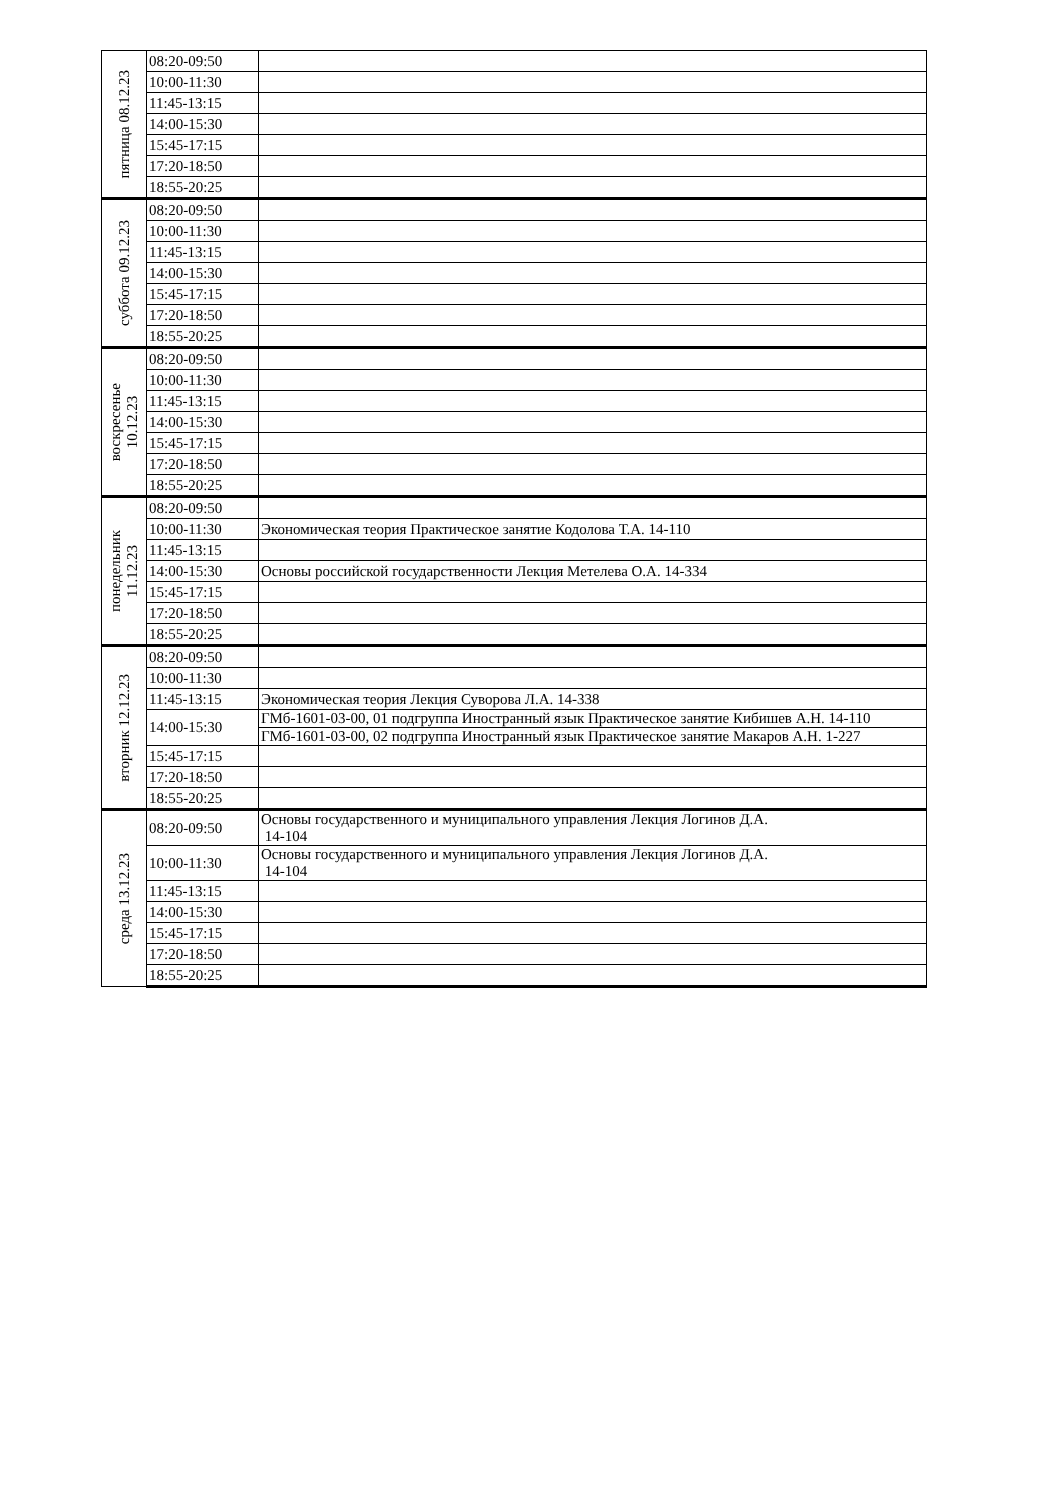| пятница 08.12.23 | 08:20-09:50 | |
| | 10:00-11:30 | |
| | 11:45-13:15 | |
| | 14:00-15:30 | |
| | 15:45-17:15 | |
| | 17:20-18:50 | |
| | 18:55-20:25 | |
| суббота 09.12.23 | 08:20-09:50 | |
| | 10:00-11:30 | |
| | 11:45-13:15 | |
| | 14:00-15:30 | |
| | 15:45-17:15 | |
| | 17:20-18:50 | |
| | 18:55-20:25 | |
| воскресенье 10.12.23 | 08:20-09:50 | |
| | 10:00-11:30 | |
| | 11:45-13:15 | |
| | 14:00-15:30 | |
| | 15:45-17:15 | |
| | 17:20-18:50 | |
| | 18:55-20:25 | |
| понедельник 11.12.23 | 08:20-09:50 | |
| | 10:00-11:30 | Экономическая теория Практическое занятие Кодолова Т.А. 14-110 |
| | 11:45-13:15 | |
| | 14:00-15:30 | Основы российской государственности Лекция Метелева О.А. 14-334 |
| | 15:45-17:15 | |
| | 17:20-18:50 | |
| | 18:55-20:25 | |
| вторник 12.12.23 | 08:20-09:50 | |
| | 10:00-11:30 | |
| | 11:45-13:15 | Экономическая теория Лекция Суворова Л.А. 14-338 |
| | 14:00-15:30 | ГМб-1601-03-00, 01 подгруппа Иностранный язык Практическое занятие Кибишев А.Н. 14-110 |
| | | ГМб-1601-03-00, 02 подгруппа Иностранный язык Практическое занятие Макаров А.Н. 1-227 |
| | 15:45-17:15 | |
| | 17:20-18:50 | |
| | 18:55-20:25 | |
| среда 13.12.23 | 08:20-09:50 | Основы государственного и муниципального управления Лекция Логинов Д.А. 14-104 |
| | 10:00-11:30 | Основы государственного и муниципального управления Лекция Логинов Д.А. 14-104 |
| | 11:45-13:15 | |
| | 14:00-15:30 | |
| | 15:45-17:15 | |
| | 17:20-18:50 | |
| | 18:55-20:25 | |